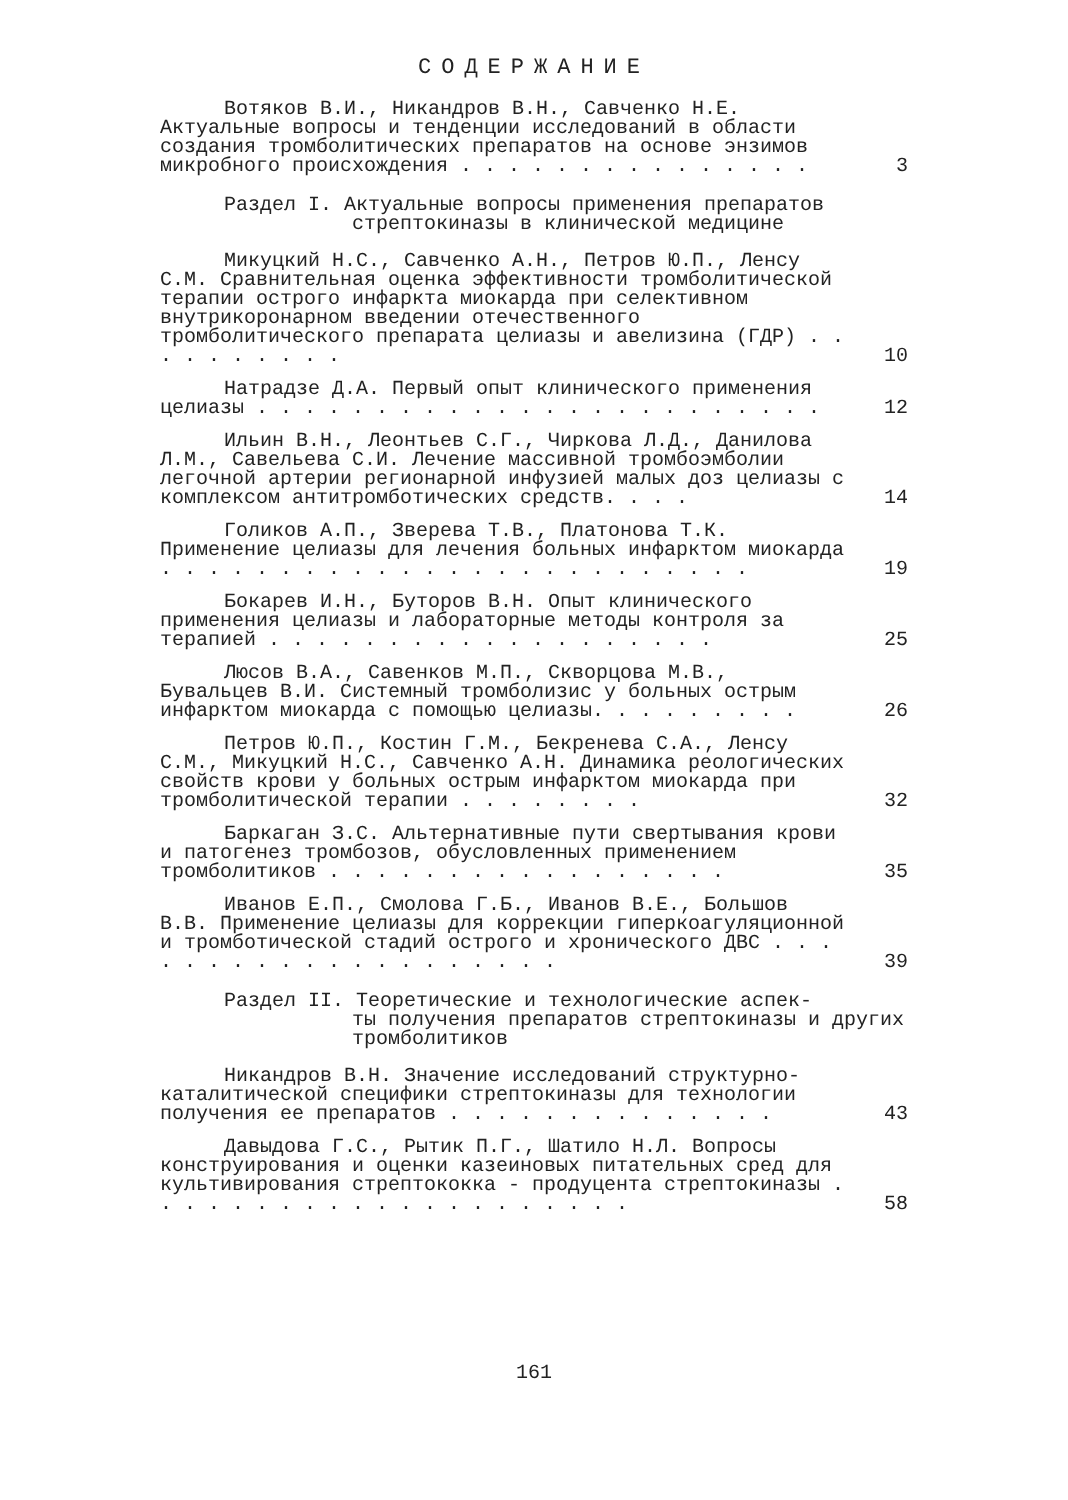СОДЕРЖАНИЕ
Вотяков В.И., Никандров В.Н., Савченко Н.Е. Актуальные вопросы и тенденции исследований в области создания тромболитических препаратов на основе энзимов микробного происхождения . . . . . . . . . . . . . . .
3
Раздел I. Актуальные вопросы применения препаратов
стрептокиназы в клинической медицине
Микуцкий Н.С., Савченко А.Н., Петров Ю.П., Ленсу С.М. Сравнительная оценка эффективности тромболитической терапии острого инфаркта миокарда при селективном внутрикоронарном введении отечественного тромболитического препарата целиазы и авелизина (ГДР) . . . . . . . . . .
10
Натрадзе Д.А. Первый опыт клинического применения целиазы . . . . . . . . . . . . . . . . . . . . . . . .
12
Ильин В.Н., Леонтьев С.Г., Чиркова Л.Д., Данилова Л.М., Савельева С.И. Лечение массивной тромбоэмболии легочной артерии регионарной инфузией малых доз целиазы с комплексом антитромботических средств. . . .
14
Голиков А.П., Зверева Т.В., Платонова Т.К. Применение целиазы для лечения больных инфарктом миокарда . . . . . . . . . . . . . . . . . . . . . . . . .
19
Бокарев И.Н., Буторов В.Н. Опыт клинического применения целиазы и лабораторные методы контроля за терапией . . . . . . . . . . . . . . . . . . .
25
Люсов В.А., Савенков М.П., Скворцова М.В., Бувальцев В.И. Системный тромболизис у больных острым инфарктом миокарда с помощью целиазы. . . . . . . . .
26
Петров Ю.П., Костин Г.М., Бекренева С.А., Ленсу С.М., Микуцкий Н.С., Савченко А.Н. Динамика реологических свойств крови у больных острым инфарктом миокарда при тромболитической терапии . . . . . . . .
32
Баркаган З.С. Альтернативные пути свертывания крови и патогенез тромбозов, обусловленных применением тромболитиков . . . . . . . . . . . . . . . . .
35
Иванов Е.П., Смолова Г.Б., Иванов В.Е., Большов В.В. Применение целиазы для коррекции гиперкоагуляционной и тромботической стадий острого и хронического ДВС . . . . . . . . . . . . . . . . . . . .
39
Раздел II. Теоретические и технологические аспек-
ты получения препаратов стрептокиназы и других тромболитиков
Никандров В.Н. Значение исследований структурно-каталитической специфики стрептокиназы для технологии получения ее препаратов . . . . . . . . . . . . . .
43
Давыдова Г.С., Рытик П.Г., Шатило Н.Л. Вопросы конструирования и оценки казеиновых питательных сред для культивирования стрептококка - продуцента стрептокиназы . . . . . . . . . . . . . . . . . . . . .
58
161